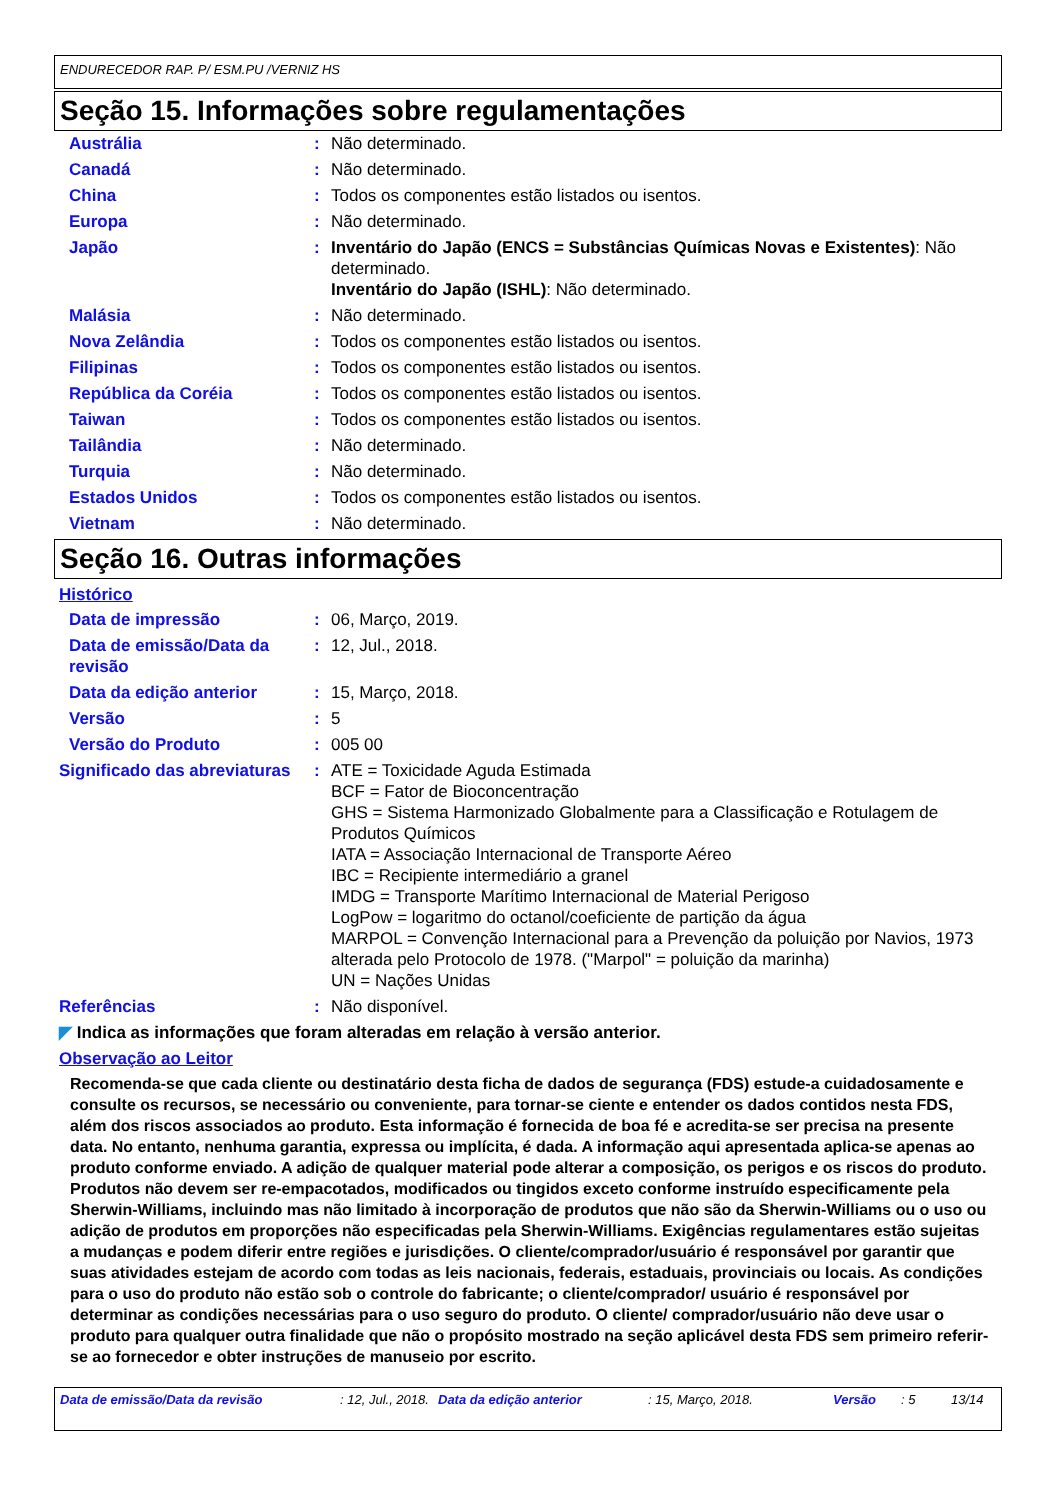ENDURECEDOR RAP. P/ ESM.PU /VERNIZ HS
Seção 15. Informações sobre regulamentações
Austrália : Não determinado.
Canadá : Não determinado.
China : Todos os componentes estão listados ou isentos.
Europa : Não determinado.
Japão : Inventário do Japão (ENCS = Substâncias Químicas Novas e Existentes): Não determinado.
Inventário do Japão (ISHL): Não determinado.
Malásia : Não determinado.
Nova Zelândia : Todos os componentes estão listados ou isentos.
Filipinas : Todos os componentes estão listados ou isentos.
República da Coréia : Todos os componentes estão listados ou isentos.
Taiwan : Todos os componentes estão listados ou isentos.
Tailândia : Não determinado.
Turquia : Não determinado.
Estados Unidos : Todos os componentes estão listados ou isentos.
Vietnam : Não determinado.
Seção 16. Outras informações
Histórico
Data de impressão : 06, Março, 2019.
Data de emissão/Data da revisão
: 12, Jul., 2018.
Data da edição anterior : 15, Março, 2018.
Versão : 5
Versão do Produto : 005 00
Significado das abreviaturas
: ATE = Toxicidade Aguda Estimada
BCF = Fator de Bioconcentração
GHS = Sistema Harmonizado Globalmente para a Classificação e Rotulagem de Produtos Químicos
IATA = Associação Internacional de Transporte Aéreo
IBC = Recipiente intermediário a granel
IMDG = Transporte Marítimo Internacional de Material Perigoso
LogPow = logaritmo do octanol/coeficiente de partição da água
MARPOL = Convenção Internacional para a Prevenção da poluição por Navios, 1973 alterada pelo Protocolo de 1978. ("Marpol" = poluição da marinha)
UN = Nações Unidas
Referências : Não disponível.
◤ Indica as informações que foram alteradas em relação à versão anterior.
Observação ao Leitor
Recomenda-se que cada cliente ou destinatário desta ficha de dados de segurança (FDS) estude-a cuidadosamente e consulte os recursos, se necessário ou conveniente, para tornar-se ciente e entender os dados contidos nesta FDS, além dos riscos associados ao produto. Esta informação é fornecida de boa fé e acredita-se ser precisa na presente data. No entanto, nenhuma garantia, expressa ou implícita, é dada. A informação aqui apresentada aplica-se apenas ao produto conforme enviado. A adição de qualquer material pode alterar a composição, os perigos e os riscos do produto. Produtos não devem ser re-empacotados, modificados ou tingidos exceto conforme instruído especificamente pela Sherwin-Williams, incluindo mas não limitado à incorporação de produtos que não são da Sherwin-Williams ou o uso ou adição de produtos em proporções não especificadas pela Sherwin-Williams. Exigências regulamentares estão sujeitas a mudanças e podem diferir entre regiões e jurisdições. O cliente/comprador/usuário é responsável por garantir que suas atividades estejam de acordo com todas as leis nacionais, federais, estaduais, provinciais ou locais. As condições para o uso do produto não estão sob o controle do fabricante; o cliente/comprador/ usuário é responsável por determinar as condições necessárias para o uso seguro do produto. O cliente/ comprador/usuário não deve usar o produto para qualquer outra finalidade que não o propósito mostrado na seção aplicável desta FDS sem primeiro referir-se ao fornecedor e obter instruções de manuseio por escrito.
Data de emissão/Data da revisão: 12, Jul., 2018. Data da edição anterior: 15, Março, 2018. Versão: 5 13/14